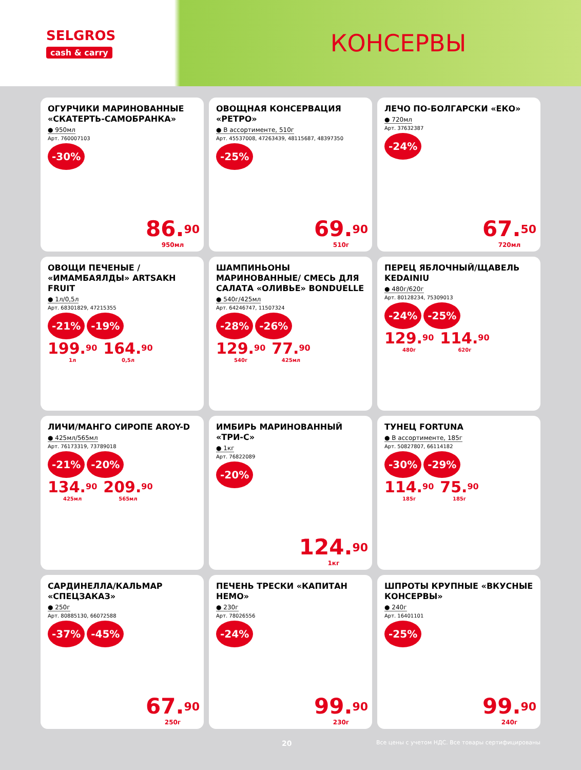SELGROS
cash & carry
КОНСЕРВЫ
ОГУРЧИКИ МАРИНОВАННЫЕ «СКАТЕРТЬ-САМОБРАНКА»
● 950мл
Арт. 760007103
-30%
86.<sup>90</sup>
950мл
ОВОЩНАЯ КОНСЕРВАЦИЯ «РЕТРО»
● В ассортименте, 510г
Арт. 45537008, 47263439, 48115687, 48397350
-25%
69.<sup>90</sup>
510г
ЛЕЧО ПО-БОЛГАРСКИ «ЕКО»
● 720мл
Арт. 37632387
-24%
67.<sup>50</sup>
720мл
ОВОЩИ ПЕЧЕНЫЕ / «ИМАМБАЯЛДЫ» ARTSAKH FRUIT
● 1л/0,5л
Арт. 68301829, 47215355
-21% -19%
199.<sup>90</sup>
1л
164.<sup>90</sup>
0,5л
ШАМПИНЬОНЫ МАРИНОВАННЫЕ/ СМЕСЬ ДЛЯ САЛАТА «ОЛИВЬЕ» BONDUELLE
● 540г/425мл
Арт. 64246747, 11507324
-28% -26%
129.<sup>90</sup>
540г
77.<sup>90</sup>
425мл
ПЕРЕЦ ЯБЛОЧНЫЙ/ЩАВЕЛЬ KEDAINIU
● 480г/620г
Арт. 80128234, 75309013
-24% -25%
129.<sup>90</sup>
480г
114.<sup>90</sup>
620г
ЛИЧИ/МАНГО СИРОПЕ AROY-D
● 425мл/565мл
Арт. 76173319, 73789018
-21% -20%
134.<sup>90</sup>
425мл
209.<sup>90</sup>
565мл
ИМБИРЬ МАРИНОВАННЫЙ «ТРИ-С»
● 1кг
Арт. 76822089
-20%
124.<sup>90</sup>
1кг
ТУНЕЦ FORTUNA
● В ассортименте, 185г
Арт. 50827807, 66114182
-30% -29%
114.<sup>90</sup>
185г
75.<sup>90</sup>
185г
САРДИНЕЛЛА/КАЛЬМАР «СПЕЦЗАКАЗ»
● 250г
Арт. 80885130, 66072588
-37% -45%
67.<sup>90</sup>
250г
ПЕЧЕНЬ ТРЕСКИ «КАПИТАН НЕМО»
● 230г
Арт. 78026556
-24%
99.<sup>90</sup>
230г
ШПРОТЫ КРУПНЫЕ «ВКУСНЫЕ КОНСЕРВЫ»
● 240г
Арт. 16401101
-25%
99.<sup>90</sup>
240г
20 Все цены с учетом НДС. Все товары сертифицированы